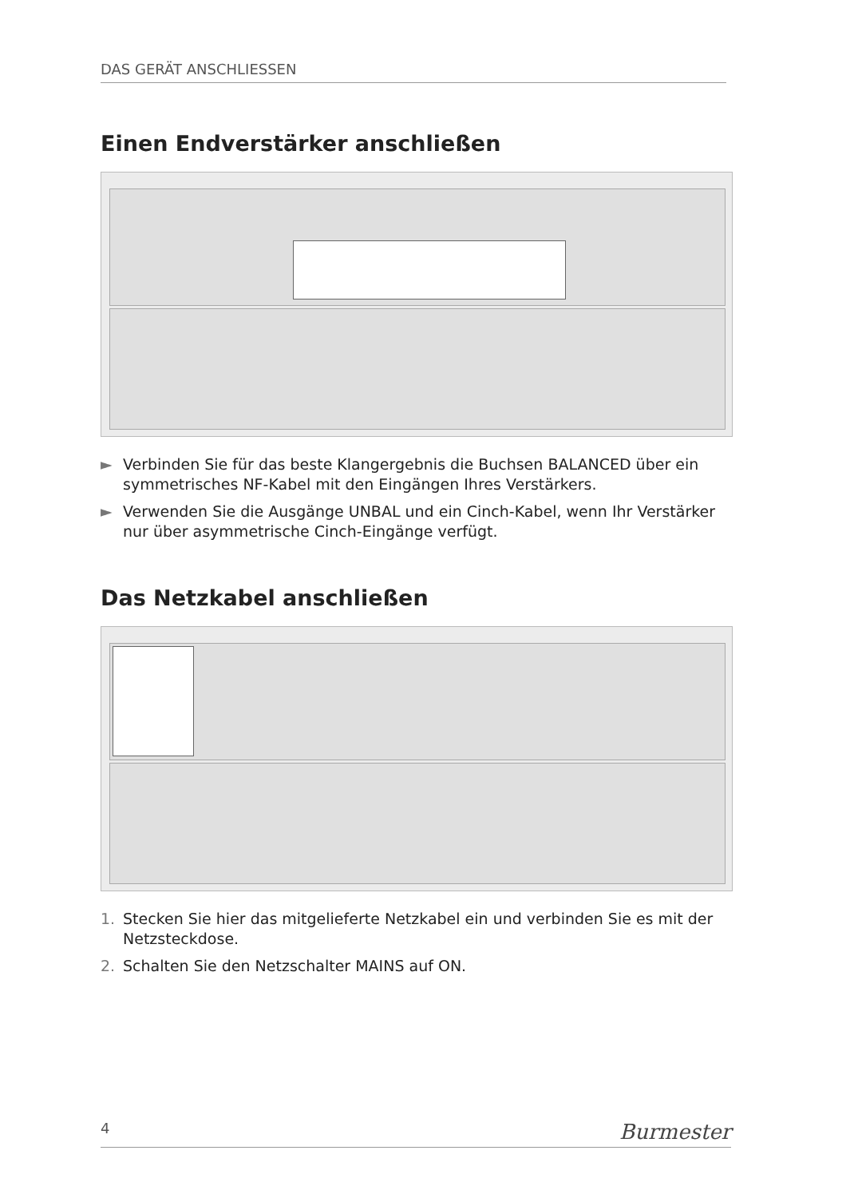DAS GERÄT ANSCHLIESSEN
Einen Endverstärker anschließen
► Verbinden Sie für das beste Klangergebnis die Buchsen BALANCED über ein symmetrisches NF-Kabel mit den Eingängen Ihres Verstärkers.
► Verwenden Sie die Ausgänge UNBAL und ein Cinch-Kabel, wenn Ihr Verstärker nur über asymmetrische Cinch-Eingänge verfügt.
Das Netzkabel anschließen
1. Stecken Sie hier das mitgelieferte Netzkabel ein und verbinden Sie es mit der Netzsteckdose.
2. Schalten Sie den Netzschalter MAINS auf ON.
4 Burmester